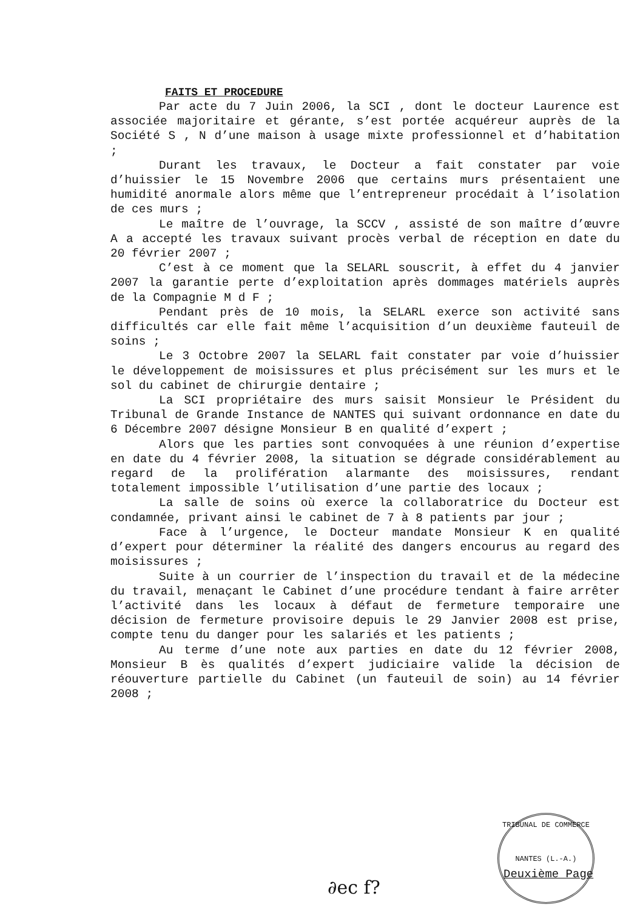FAITS ET PROCEDURE
Par acte du 7 Juin 2006, la SCI , dont le docteur Laurence est associée majoritaire et gérante, s’est portée acquéreur auprès de la Société S , N d’une maison à usage mixte professionnel et d’habitation ;
Durant les travaux, le Docteur a fait constater par voie d’huissier le 15 Novembre 2006 que certains murs présentaient une humidité anormale alors même que l’entrepreneur procédait à l’isolation de ces murs ;
Le maître de l’ouvrage, la SCCV , assisté de son maître d’œuvre A a accepté les travaux suivant procès verbal de réception en date du 20 février 2007 ;
C’est à ce moment que la SELARL souscrit, à effet du 4 janvier 2007 la garantie perte d’exploitation après dommages matériels auprès de la Compagnie M d F ;
Pendant près de 10 mois, la SELARL exerce son activité sans difficultés car elle fait même l’acquisition d’un deuxième fauteuil de soins ;
Le 3 Octobre 2007 la SELARL fait constater par voie d’huissier le développement de moisissures et plus précisément sur les murs et le sol du cabinet de chirurgie dentaire ;
La SCI propriétaire des murs saisit Monsieur le Président du Tribunal de Grande Instance de NANTES qui suivant ordonnance en date du 6 Décembre 2007 désigne Monsieur B en qualité d’expert ;
Alors que les parties sont convoquées à une réunion d’expertise en date du 4 février 2008, la situation se dégrade considérablement au regard de la prolifération alarmante des moisissures, rendant totalement impossible l’utilisation d’une partie des locaux ;
La salle de soins où exerce la collaboratrice du Docteur est condamnée, privant ainsi le cabinet de 7 à 8 patients par jour ;
Face à l’urgence, le Docteur mandate Monsieur K en qualité d’expert pour déterminer la réalité des dangers encourus au regard des moisissures ;
Suite à un courrier de l’inspection du travail et de la médecine du travail, menaçant le Cabinet d’une procédure tendant à faire arrêter l’activité dans les locaux à défaut de fermeture temporaire une décision de fermeture provisoire depuis le 29 Janvier 2008 est prise, compte tenu du danger pour les salariés et les patients ;
Au terme d’une note aux parties en date du 12 février 2008, Monsieur B ès qualités d’expert judiciaire valide la décision de réouverture partielle du Cabinet (un fauteuil de soin) au 14 février 2008 ;
TRIBUNAL DE COMMERCE
NANTES (L.-A.)
Deuxième Page
∂ec f?